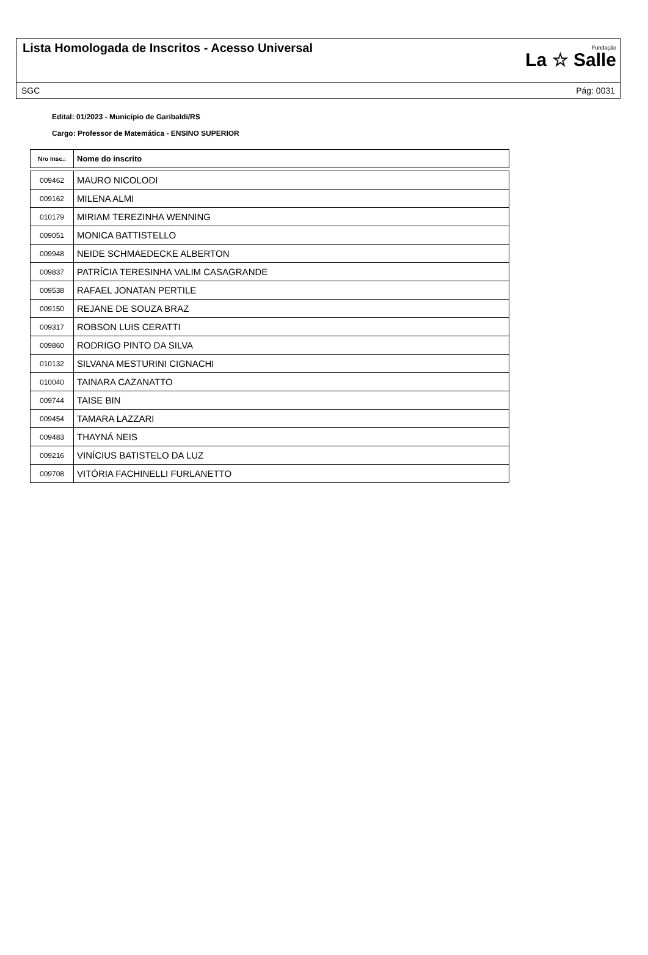Lista Homologada de Inscritos - Acesso Universal
Fundação
La ☆ Salle
SGC Pág: 0031
Edital: 01/2023 - Município de Garibaldi/RS
Cargo: Professor de Matemática - ENSINO SUPERIOR
| Nro Insc.: | Nome do inscrito |
| --- | --- |
| 009462 | MAURO NICOLODI |
| 009162 | MILENA ALMI |
| 010179 | MIRIAM TEREZINHA WENNING |
| 009051 | MONICA BATTISTELLO |
| 009948 | NEIDE SCHMAEDECKE ALBERTON |
| 009837 | PATRÍCIA TERESINHA VALIM CASAGRANDE |
| 009538 | RAFAEL JONATAN PERTILE |
| 009150 | REJANE DE SOUZA BRAZ |
| 009317 | ROBSON LUIS CERATTI |
| 009860 | RODRIGO PINTO DA SILVA |
| 010132 | SILVANA MESTURINI CIGNACHI |
| 010040 | TAINARA CAZANATTO |
| 009744 | TAISE BIN |
| 009454 | TAMARA LAZZARI |
| 009483 | THAYNÁ NEIS |
| 009216 | VINÍCIUS BATISTELO DA LUZ |
| 009708 | VITÓRIA FACHINELLI FURLANETTO |